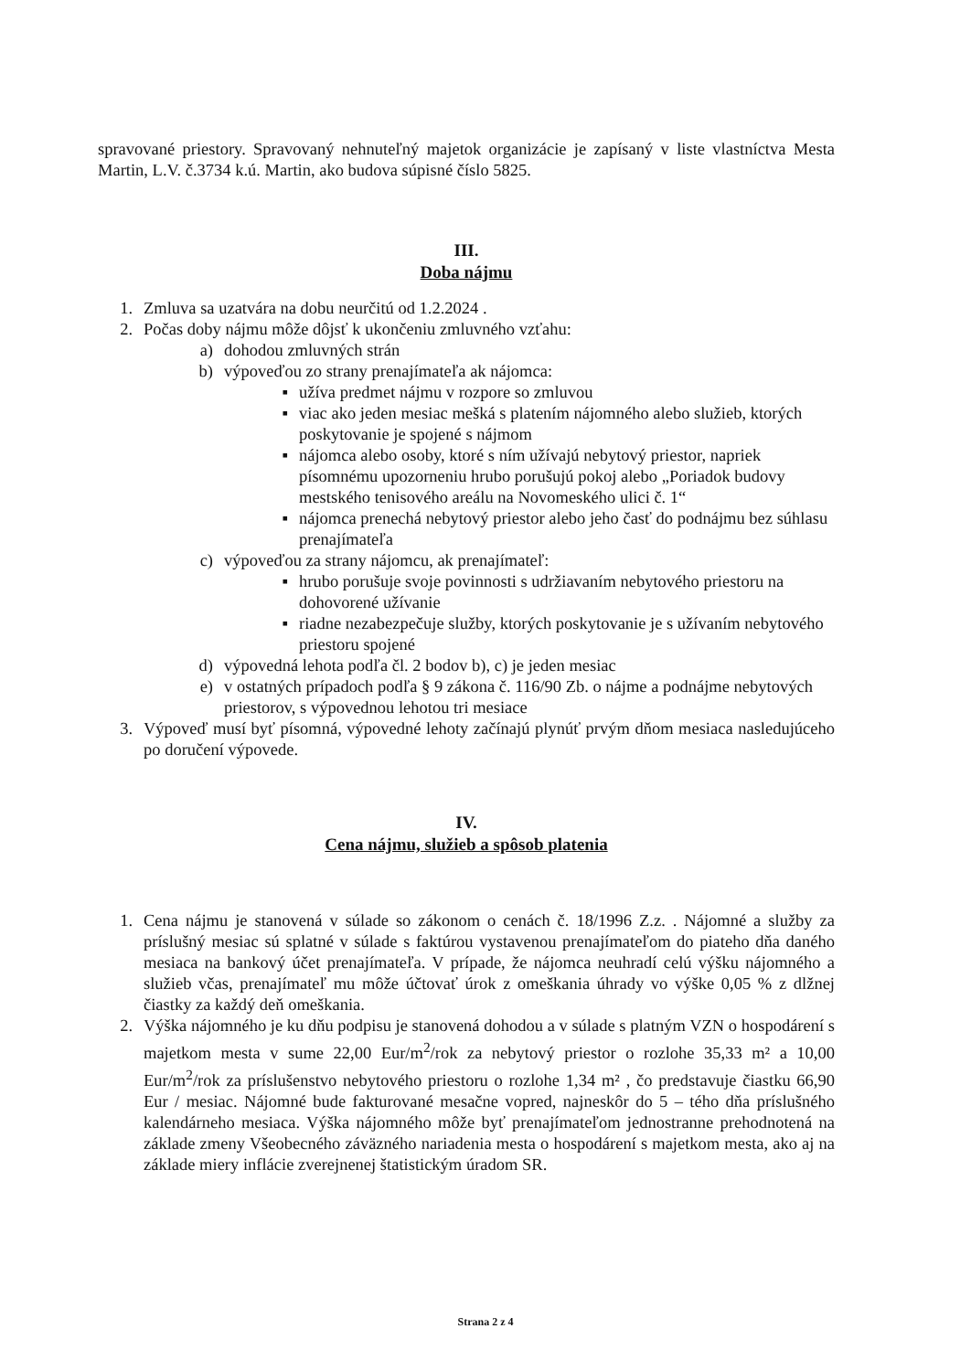spravované priestory. Spravovaný nehnuteľný majetok organizácie je zapísaný v liste vlastníctva Mesta Martin, L.V. č.3734 k.ú. Martin, ako budova súpisné číslo 5825.
III.
Doba nájmu
1. Zmluva sa uzatvára na dobu neurčitú od 1.2.2024 .
2. Počas doby nájmu môže dôjsť k ukončeniu zmluvného vzťahu:
a) dohodou zmluvných strán
b) výpoveďou zo strany prenajímateľa ak nájomca:
▪ užíva predmet nájmu v rozpore so zmluvou
▪ viac ako jeden mesiac mešká s platením nájomného alebo služieb, ktorých poskytovanie je spojené s nájmom
▪ nájomca alebo osoby, ktoré s ním užívajú nebytový priestor, napriek písomnému upozorneniu hrubo porušujú pokoj alebo „Poriadok budovy mestského tenisového areálu na Novomeského ulici č. 1“
▪ nájomca prenechá nebytový priestor alebo jeho časť do podnájmu bez súhlasu prenajímateľa
c) výpoveďou za strany nájomcu, ak prenajímateľ:
▪ hrubo porušuje svoje povinnosti s udržiavaním nebytového priestoru na dohovorené užívanie
▪ riadne nezabezpečuje služby, ktorých poskytovanie je s užívaním nebytového priestoru spojené
d) výpovedná lehota podľa čl. 2 bodov b), c) je jeden mesiac
e) v ostatných prípadoch podľa § 9 zákona č. 116/90 Zb. o nájme a podnájme nebytových priestorov, s výpovednou lehotou tri mesiace
3. Výpoveď musí byť písomná, výpovedné lehoty začínajú plynúť prvým dňom mesiaca nasledujúceho po doručení výpovede.
IV.
Cena nájmu, služieb a spôsob platenia
1. Cena nájmu je stanovená v súlade so zákonom o cenách č. 18/1996 Z.z. . Nájomné a služby za príslušný mesiac sú splatné v súlade s faktúrou vystavenou prenajímateľom do piateho dňa daného mesiaca na bankový účet prenajímateľa. V prípade, že nájomca neuhradí celú výšku nájomného a služieb včas, prenajímateľ mu môže účtovať úrok z omeškania úhrady vo výške 0,05 % z dlžnej čiastky za každý deň omeškania.
2. Výška nájomného je ku dňu podpisu je stanovená dohodou a v súlade s platným VZN o hospodárení s majetkom mesta v sume 22,00 Eur/m<sup>2</sup>/rok za nebytový priestor o rozlohe 35,33 m² a 10,00 Eur/m<sup>2</sup>/rok za príslušenstvo nebytového priestoru o rozlohe 1,34 m² , čo predstavuje čiastku 66,90 Eur / mesiac. Nájomné bude fakturované mesačne vopred, najneskôr do 5 – tého dňa príslušného kalendárneho mesiaca. Výška nájomného môže byť prenajímateľom jednostranne prehodnotená na základe zmeny Všeobecného záväzného nariadenia mesta o hospodárení s majetkom mesta, ako aj na základe miery inflácie zverejnenej štatistickým úradom SR.
Strana 2 z 4